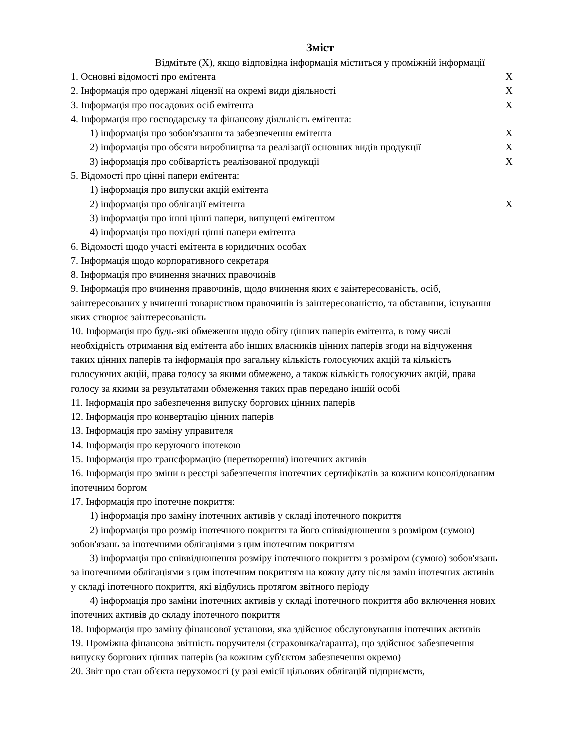Зміст
Відмітьте (X), якщо відповідна інформація міститься у проміжній інформації
| 1. Основні відомості про емітента | X |
| 2. Інформація про одержані ліцензії на окремі види діяльності | X |
| 3. Інформація про посадових осіб емітента | X |
| 4. Інформація про господарську та фінансову діяльність емітента: | |
| 1) інформація про зобов'язання та забезпечення емітента | X |
| 2) інформація про обсяги виробництва та реалізації основних видів продукції | X |
| 3) інформація про собівартість реалізованої продукції | X |
| 5. Відомості про цінні папери емітента: | |
| 1) інформація про випуски акцій емітента | |
| 2) інформація про облігації емітента | X |
| 3) інформація про інші цінні папери, випущені емітентом | |
| 4) інформація про похідні цінні папери емітента | |
| 6. Відомості щодо участі емітента в юридичних особах | |
| 7. Інформація щодо корпоративного секретаря | |
| 8. Інформація про вчинення значних правочинів | |
| 9. Інформація про вчинення правочинів, щодо вчинення яких є заінтересованість, осіб, заінтересованих у вчиненні товариством правочинів із заінтересованістю, та обставини, існування яких створює заінтересованість | |
| 10. Інформація про будь-які обмеження щодо обігу цінних паперів емітента, в тому числі необхідність отримання від емітента або інших власників цінних паперів згоди на відчуження таких цінних паперів та інформація про загальну кількість голосуючих акцій та кількість голосуючих акцій, права голосу за якими обмежено, а також кількість голосуючих акцій, права голосу за якими за результатами обмеження таких прав передано іншій особі | |
| 11. Інформація про забезпечення випуску боргових цінних паперів | |
| 12. Інформація про конвертацію цінних паперів | |
| 13. Інформація про заміну управителя | |
| 14. Інформація про керуючого іпотекою | |
| 15. Інформація про трансформацію (перетворення) іпотечних активів | |
| 16. Інформація про зміни в реєстрі забезпечення іпотечних сертифікатів за кожним консолідованим іпотечним боргом | |
| 17. Інформація про іпотечне покриття: | |
| 1) інформація про заміну іпотечних активів у складі іпотечного покриття | |
| 2) інформація про розмір іпотечного покриття та його співвідношення з розміром (сумою) зобов'язань за іпотечними облігаціями з цим іпотечним покриттям | |
| 3) інформація про співвідношення розміру іпотечного покриття з розміром (сумою) зобов'язань за іпотечними облігаціями з цим іпотечним покриттям на кожну дату після замін іпотечних активів у складі іпотечного покриття, які відбулись протягом звітного періоду | |
| 4) інформація про заміни іпотечних активів у складі іпотечного покриття або включення нових іпотечних активів до складу іпотечного покриття | |
| 18. Інформація про заміну фінансової установи, яка здійснює обслуговування іпотечних активів | |
| 19. Проміжна фінансова звітність поручителя (страховика/гаранта), що здійснює забезпечення випуску боргових цінних паперів (за кожним суб'єктом забезпечення окремо) | |
| 20. Звіт про стан об'єкта нерухомості (у разі емісії цільових облігацій підприємств, | |